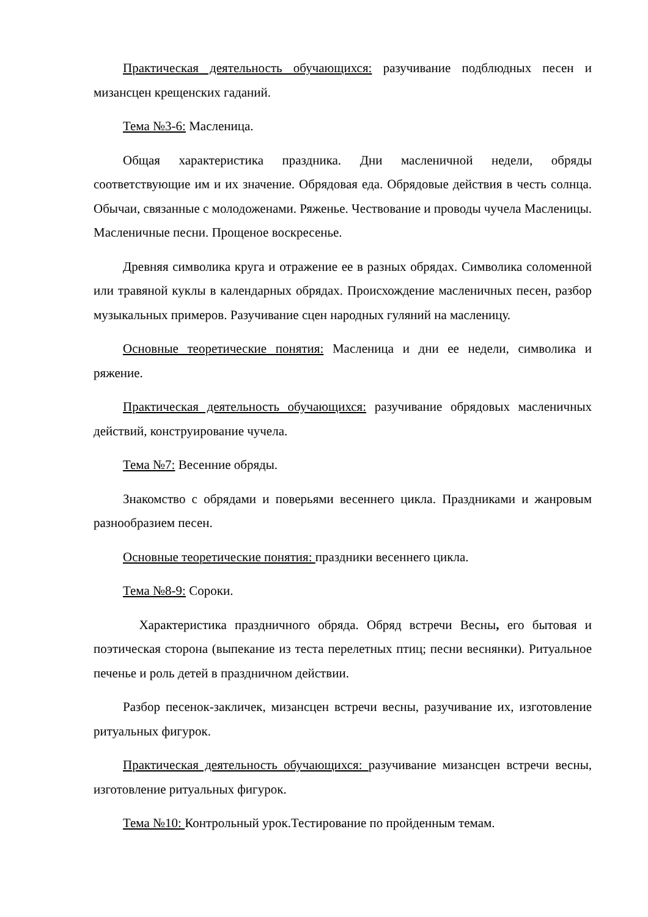Практическая деятельность обучающихся: разучивание подблюдных песен и мизансцен крещенских гаданий.
Тема №3-6: Масленица.
Общая характеристика праздника. Дни масленичной недели, обряды соответствующие им и их значение. Обрядовая еда. Обрядовые действия в честь солнца. Обычаи, связанные с молодоженами. Ряженье. Чествование и проводы чучела Масленицы. Масленичные песни. Прощеное воскресенье.
Древняя символика круга и отражение ее в разных обрядах. Символика соломенной или травяной куклы в календарных обрядах. Происхождение масленичных песен, разбор музыкальных примеров. Разучивание сцен народных гуляний на масленицу.
Основные теоретические понятия: Масленица и дни ее недели, символика и ряжение.
Практическая деятельность обучающихся: разучивание обрядовых масленичных действий, конструирование чучела.
Тема №7: Весенние обряды.
Знакомство с обрядами и поверьями весеннего цикла. Праздниками и жанровым разнообразием песен.
Основные теоретические понятия: праздники весеннего цикла.
Тема №8-9: Сороки.
Характеристика праздничного обряда. Обряд встречи Весны, его бытовая и поэтическая сторона (выпекание из теста перелетных птиц; песни веснянки). Ритуальное печенье и роль детей в праздничном действии.
Разбор песенок-закличек, мизансцен встречи весны, разучивание их, изготовление ритуальных фигурок.
Практическая деятельность обучающихся: разучивание мизансцен встречи весны, изготовление ритуальных фигурок.
Тема №10: Контрольный урок.Тестирование по пройденным темам.